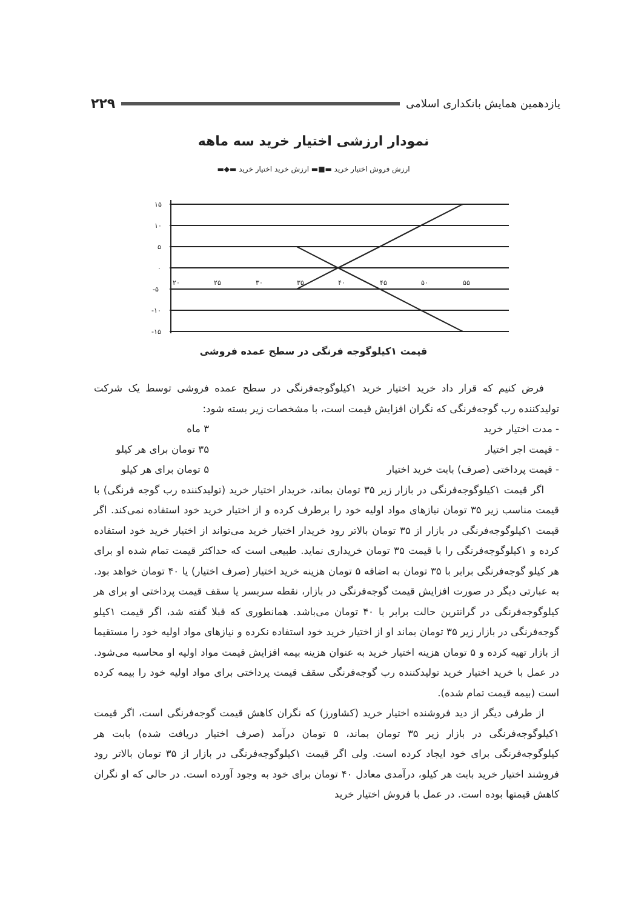یازدهمین همایش بانکداری اسلامی ۲۲۹
نمودار ارزشی اختیار خرید سه ماهه
ارزش فروش اختیار خرید ▬■▬ ارزش خرید اختیار خرید ▬◆▬
۱۵
۱۰
۵
۰
-۵
-۱۰
-۱۵
۲۰
۲۵
۳۰
۳۵
۴۰
۴۵
۵۰
۵۵
قیمت ۱کیلوگوجه فرنگی در سطح عمده فروشی
فرض کنیم که قرار داد خرید اختیار خرید ۱کیلوگوجه‌فرنگی در سطح عمده فروشی توسط یک شرکت تولیدکننده رب گوجه‌فرنگی که نگران افزایش قیمت است، با مشخصات زیر بسته شود:
- مدت اختیار خرید ۳ ماه
- قیمت اجر اختیار ۳۵ تومان برای هر کیلو
- قیمت پرداختی (صرف) بابت خرید اختیار ۵ تومان برای هر کیلو
اگر قیمت ۱کیلوگوجه‌فرنگی در بازار زیر ۳۵ تومان بماند، خریدار اختیار خرید (تولیدکننده رب گوجه فرنگی) با قیمت مناسب زیر ۳۵ تومان نیازهای مواد اولیه خود را برطرف کرده و از اختیار خرید خود استفاده نمی‌کند. اگر قیمت ۱کیلوگوجه‌فرنگی در بازار از ۳۵ تومان بالاتر رود خریدار اختیار خرید می‌تواند از اختیار خرید خود استفاده کرده و ۱کیلوگوجه‌فرنگی را با قیمت ۳۵ تومان خریداری نماید. طبیعی است که حداکثر قیمت تمام شده او برای هر کیلو گوجه‌فرنگی برابر با ۳۵ تومان به اضافه ۵ تومان هزینه خرید اختیار (صرف اختیار) یا ۴۰ تومان خواهد بود. به عبارتی دیگر در صورت افزایش قیمت گوجه‌فرنگی در بازار، نقطه سربسر یا سقف قیمت پرداختی او برای هر کیلوگوجه‌فرنگی در گرانترین حالت برابر با ۴۰ تومان می‌باشد. همانطوری که قبلا گفته شد، اگر قیمت ۱کیلو گوجه‌فرنگی در بازار زیر ۳۵ تومان بماند او از اختیار خرید خود استفاده نکرده و نیازهای مواد اولیه خود را مستقیما از بازار تهیه کرده و ۵ تومان هزینه اختیار خرید به عنوان هزینه بیمه افزایش قیمت مواد اولیه او محاسبه می‌شود. در عمل با خرید اختیار خرید تولیدکننده رب گوجه‌فرنگی سقف قیمت پرداختی برای مواد اولیه خود را بیمه کرده است (بیمه قیمت تمام شده).
از طرفی دیگر از دید فروشنده اختیار خرید (کشاورز) که نگران کاهش قیمت گوجه‌فرنگی است، اگر قیمت ۱کیلوگوجه‌فرنگی در بازار زیر ۳۵ تومان بماند، ۵ تومان درآمد (صرف اختیار دریافت شده) بابت هر کیلوگوجه‌فرنگی برای خود ایجاد کرده است. ولی اگر قیمت ۱کیلوگوجه‌فرنگی در بازار از ۳۵ تومان بالاتر رود فروشند اختیار خرید بابت هر کیلو، درآمدی معادل ۴۰ تومان برای خود به وجود آورده است. در حالی که او نگران کاهش قیمتها بوده است. در عمل با فروش اختیار خرید